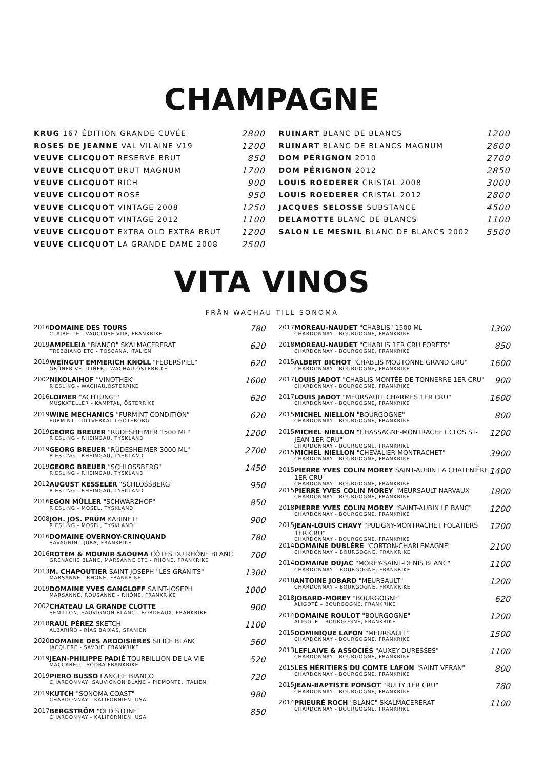CHAMPAGNE
| KRUG 167 ÉDITION GRANDE CUVÉE | 2800 |
| ROSES DE JEANNE VAL VILAINE V19 | 1200 |
| VEUVE CLICQUOT RESERVE BRUT | 850 |
| VEUVE CLICQUOT BRUT MAGNUM | 1700 |
| VEUVE CLICQUOT RICH | 900 |
| VEUVE CLICQUOT ROSÉ | 950 |
| VEUVE CLICQUOT VINTAGE 2008 | 1250 |
| VEUVE CLICQUOT VINTAGE 2012 | 1100 |
| VEUVE CLICQUOT EXTRA OLD EXTRA BRUT | 1200 |
| VEUVE CLICQUOT LA GRANDE DAME 2008 | 2500 |
| RUINART BLANC DE BLANCS | 1200 |
| RUINART BLANC DE BLANCS MAGNUM | 2600 |
| DOM PÉRIGNON 2010 | 2700 |
| DOM PÉRIGNON 2012 | 2850 |
| LOUIS ROEDERER CRISTAL 2008 | 3000 |
| LOUIS ROEDERER CRISTAL 2012 | 2800 |
| JACQUES SELOSSE SUBSTANCE | 4500 |
| DELAMOTTE BLANC DE BLANCS | 1100 |
| SALON LE MESNIL BLANC DE BLANCS 2002 | 5500 |
VITA VINOS
FRÅN WACHAU TILL SONOMA
| 2016 | DOMAINE DES TOURS CLAIRETTE - VAUCLUSE VDP, FRANKRIKE | 780 |
| 2019 | AMPELEIA "BIANCO" SKALMACERERAT TREBBIANO ETC - TOSCANA, ITALIEN | 620 |
| 2019 | WEINGUT EMMERICH KNOLL "FEDERSPIEL" GRÜNER VELTLINER - WACHAU,ÖSTERRIKE | 620 |
| 2002 | NIKOLAIHOF "VINOTHEK" RIESLING - WACHAU,ÖSTERRIKE | 1600 |
| 2016 | LOIMER "ACHTUNG!" MUSKATELLER - KAMPTAL, ÖSTERRIKE | 620 |
| 2019 | WINE MECHANICS "FURMINT CONDITION" FURMINT - TILLVERKAT I GÖTEBORG | 620 |
| 2019 | GEORG BREUER "RÜDESHEIMER 1500 ML" RIESLING - RHEINGAU, TYSKLAND | 1200 |
| 2019 | GEORG BREUER "RÜDESHEIMER 3000 ML" RIESLING - RHEINGAU, TYSKLAND | 2700 |
| 2019 | GEORG BREUER "SCHLOSSBERG" RIESLING - RHEINGAU, TYSKLAND | 1450 |
| 2012 | AUGUST KESSELER "SCHLOSSBERG" RIESLING - RHEINGAU, TYSKLAND | 950 |
| 2016 | EGON MÜLLER "SCHWARZHOF" RIESLING - MOSEL, TYSKLAND | 850 |
| 2008 | JOH. JOS. PRÜM KABINETT RIESLING - MOSEL, TYSKLAND | 900 |
| 2016 | DOMAINE OVERNOY-CRINQUAND SAVAGNIN - JURA, FRANKRIKE | 780 |
| 2016 | ROTEM & MOUNIR SAOUMA CÔTES DU RHÔNE BLANC GRENACHE BLANC, MARSANNE ETC - RHÔNE, FRANKRIKE | 700 |
| 2013 | M. CHAPOUTIER SAINT-JOSEPH "LES GRANITS" MARSANNE - RHÔNE, FRANKRIKE | 1300 |
| 2019 | DOMAINE YVES GANGLOFF SAINT-JOSEPH MARSANNE, ROUSANNE - RHÔNE, FRANKRIKE | 1000 |
| 2002 | CHATEAU LA GRANDE CLOTTE SEMILLON, SAUVIGNON BLANC - BORDEAUX, FRANKRIKE | 900 |
| 2018 | RAÚL PÉREZ SKETCH ALBARIÑO - RÍAS BAIXAS, SPANIEN | 1100 |
| 2020 | DOMAINE DES ARDOISIÈRES SILICE BLANC JACQUERE - SAVOIE, FRANKRIKE | 560 |
| 2019 | JEAN-PHILIPPE PADIÉ TOURBILLION DE LA VIE MACCABEU - SÖDRA FRANKRIKE | 520 |
| 2019 | PIERO BUSSO LANGHE BIANCO CHARDONNAY, SAUVIGNON BLANC – PIEMONTE, ITALIEN | 720 |
| 2019 | KUTCH "SONOMA COAST" CHARDONNAY - KALIFORNIEN, USA | 980 |
| 2017 | BERGSTRÖM "OLD STONE" CHARDONNAY - KALIFORNIEN, USA | 850 |
| 2017 | MOREAU-NAUDET "CHABLIS" 1500 ML CHARDONNAY - BOURGOGNE, FRANKRIKE | 1300 |
| 2018 | MOREAU-NAUDET "CHABLIS 1ER CRU FORÊTS" CHARDONNAY - BOURGOGNE, FRANKRIKE | 850 |
| 2015 | ALBERT BICHOT "CHABLIS MOUTONNE GRAND CRU" CHARDONNAY - BOURGOGNE, FRANKRIKE | 1600 |
| 2017 | LOUIS JADOT "CHABLIS MONTÉE DE TONNERRE 1ER CRU" CHARDONNAY - BOURGOGNE, FRANKRIKE | 900 |
| 2017 | LOUIS JADOT "MEURSAULT CHARMES 1ER CRU" CHARDONNAY - BOURGOGNE, FRANKRIKE | 1600 |
| 2015 | MICHEL NIELLON "BOURGOGNE" CHARDONNAY - BOURGOGNE, FRANKRIKE | 800 |
| 2015 | MICHEL NIELLON "CHASSAGNE-MONTRACHET CLOS ST-JEAN 1ER CRU" CHARDONNAY - BOURGOGNE, FRANKRIKE | 1200 |
| 2015 | MICHEL NIELLON "CHEVALIER-MONTRACHET" CHARDONNAY - BOURGOGNE, FRANKRIKE | 3900 |
| 2015 | PIERRE YVES COLIN MOREY SAINT-AUBIN LA CHATENIÉRE 1ER CRU CHARDONNAY - BOURGOGNE, FRANKRIKE | 1400 |
| 2015 | PIERRE YVES COLIN MOREY "MEURSAULT NARVAUX CHARDONNAY - BOURGOGNE, FRANKRIKE | 1800 |
| 2018 | PIERRE YVES COLIN MOREY "SAINT-AUBIN LE BANC" CHARDONNAY - BOURGOGNE, FRANKRIKE | 1200 |
| 2015 | JEAN-LOUIS CHAVY "PULIGNY-MONTRACHET FOLATIERS 1ER CRU" CHARDONNAY - BOURGOGNE, FRANKRIKE | 1200 |
| 2014 | DOMAINE DUBLÉRE "CORTON-CHARLEMAGNE" CHARDONNAY – BOURGOGNE, FRANKRIKE | 2100 |
| 2014 | DOMAINE DUJAC "MOREY-SAINT-DENIS BLANC" CHARDONNAY – BOURGOGNE, FRANKRIKE | 1100 |
| 2018 | ANTOINE JOBARD "MEURSAULT" CHARDONNAY – BOURGOGNE, FRANKRIKE | 1200 |
| 2018 | JOBARD-MOREY "BOURGOGNE" ALIGOTÉ – BOURGOGNE, FRANKRIKE | 620 |
| 2014 | DOMAINE ROULOT "BOURGOGNE" ALIGOTÉ – BOURGOGNE, FRANKRIKE | 1200 |
| 2015 | DOMINIQUE LAFON "MEURSAULT" CHARDONNAY - BOURGOGNE, FRANKRIKE | 1500 |
| 2013 | LEFLAIVE & ASSOCIÉS "AUXEY-DURESSES" CHARDONNAY - BOURGOGNE, FRANKRIKE | 1100 |
| 2015 | LES HÉRITIERS DU COMTE LAFON "SAINT VERAN" CHARDONNAY - BOURGOGNE, FRANKRIKE | 800 |
| 2015 | JEAN-BAPTISTE PONSOT "RULLY 1ER CRU" CHARDONNAY - BOURGOGNE, FRANKRIKE | 780 |
| 2014 | PRIEURÉ ROCH "BLANC" SKALMACERERAT CHARDONNAY - BOURGOGNE, FRANKRIKE | 1100 |